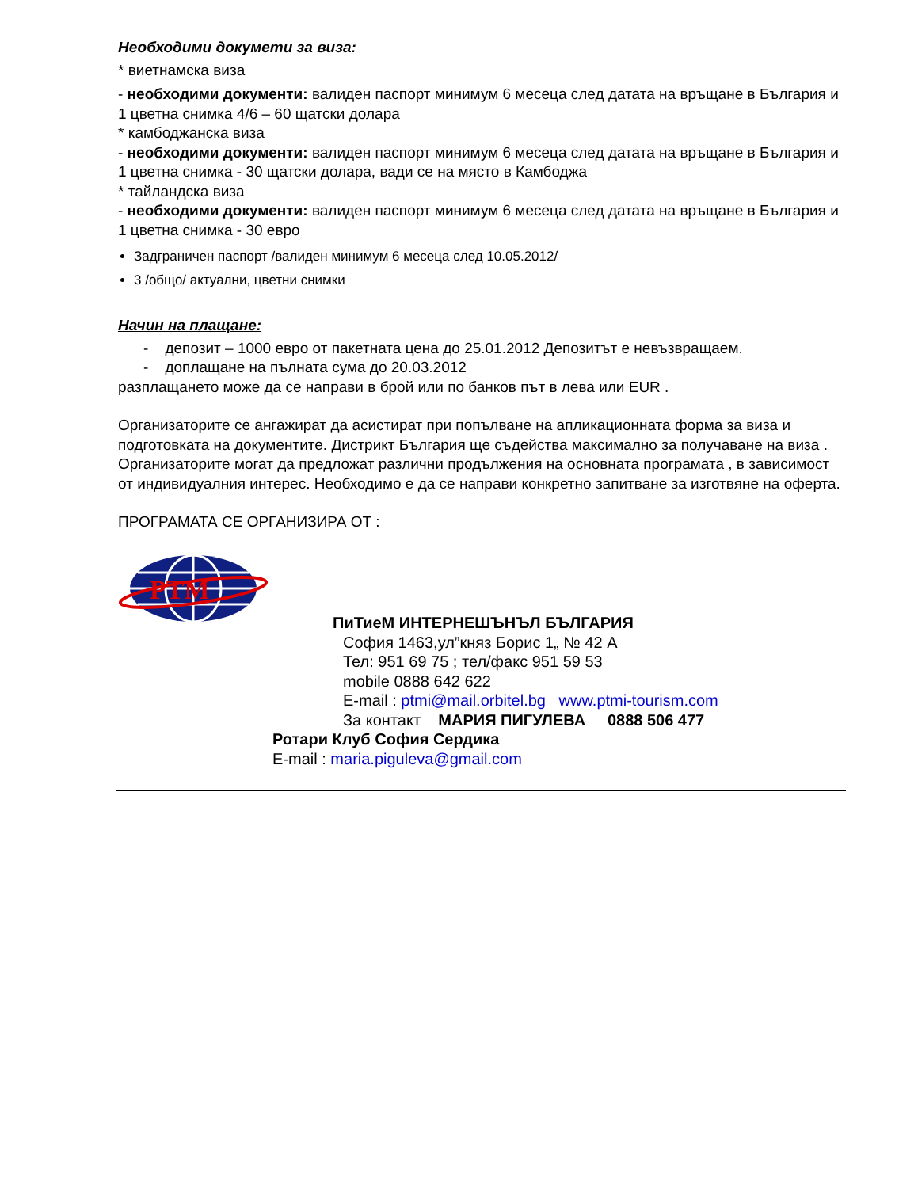Необходими докумети за виза:
* виетнамска виза
- необходими документи: валиден паспорт минимум 6 месеца след датата на връщане в България и 1 цветна снимка 4/6 – 60 щатски долара
* камбоджанска виза
- необходими документи: валиден паспорт минимум 6 месеца след датата на връщане в България и 1 цветна снимка - 30 щатски долара, вади се на място в Камбоджа
* тайландска виза
- необходими документи: валиден паспорт минимум 6 месеца след датата на връщане в България и 1 цветна снимка - 30 евро
Задграничен паспорт /валиден минимум 6 месеца след 10.05.2012/
3 /общо/ актуални, цветни снимки
Начин на плащане:
- депозит – 1000 евро от пакетната цена до 25.01.2012 Депозитът е невъзвращаем.
- доплащане на пълната сума до 20.03.2012
разплащането може да се направи в брой или по банков път в лева или EUR .
Организаторите се ангажират да асистират при попълване на апликационната форма за виза и подготовката на документите. Дистрикт България ще съдейства максимално за получаване на виза .
Организаторите могат да предложат различни продължения на основната програмата , в зависимост от индивидуалния интерес. Необходимо е да се направи конкретно запитване за изготвяне на оферта.
ПРОГРАМАТА СЕ ОРГАНИЗИРА ОТ :
PTM
ПиТиеМ ИНТЕРНЕШЪНЪЛ БЪЛГАРИЯ
София 1463,ул”княз Борис 1„ № 42 А
Тел: 951 69 75 ; тел/факс 951 59 53
mobile 0888 642 622
E-mail : ptmi@mail.orbitel.bg www.ptmi-tourism.com
За контакт МАРИЯ ПИГУЛЕВА 0888 506 477
Ротари Клуб София Сердика
E-mail : maria.piguleva@gmail.com